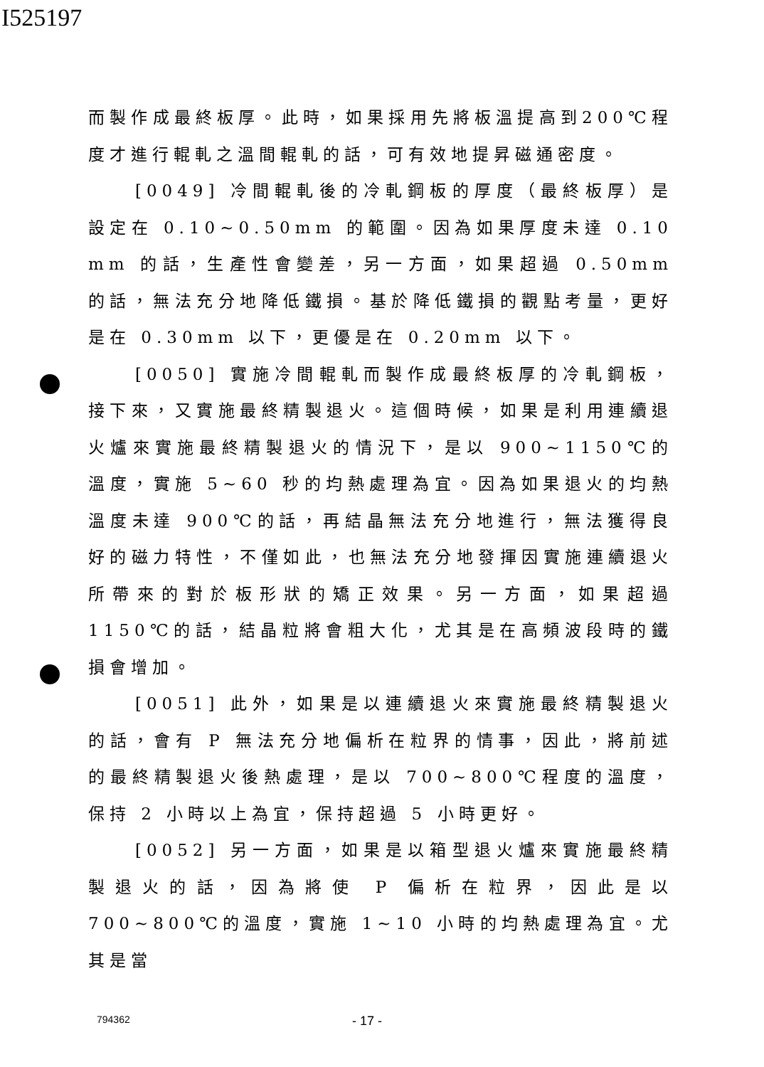I525197
而製作成最終板厚。此時，如果採用先將板溫提高到200℃程度才進行輥軋之溫間輥軋的話，可有效地提昇磁通密度。
[0049] 冷間輥軋後的冷軋鋼板的厚度（最終板厚）是設定在 0.10~0.50mm 的範圍。因為如果厚度未達 0.10 mm 的話，生產性會變差，另一方面，如果超過 0.50mm 的話，無法充分地降低鐵損。基於降低鐵損的觀點考量，更好是在 0.30mm 以下，更優是在 0.20mm 以下。
[0050] 實施冷間輥軋而製作成最終板厚的冷軋鋼板，接下來，又實施最終精製退火。這個時候，如果是利用連續退火爐來實施最終精製退火的情況下，是以 900~1150℃的溫度，實施 5~60 秒的均熱處理為宜。因為如果退火的均熱溫度未達 900℃的話，再結晶無法充分地進行，無法獲得良好的磁力特性，不僅如此，也無法充分地發揮因實施連續退火所帶來的對於板形狀的矯正效果。另一方面，如果超過 1150℃的話，結晶粒將會粗大化，尤其是在高頻波段時的鐵損會增加。
[0051] 此外，如果是以連續退火來實施最終精製退火的話，會有 P 無法充分地偏析在粒界的情事，因此，將前述的最終精製退火後熱處理，是以 700~800℃程度的溫度，保持 2 小時以上為宜，保持超過 5 小時更好。
[0052] 另一方面，如果是以箱型退火爐來實施最終精製退火的話，因為將使 P 偏析在粒界，因此是以 700~800℃的溫度，實施 1~10 小時的均熱處理為宜。尤其是當
794362 - 17 -